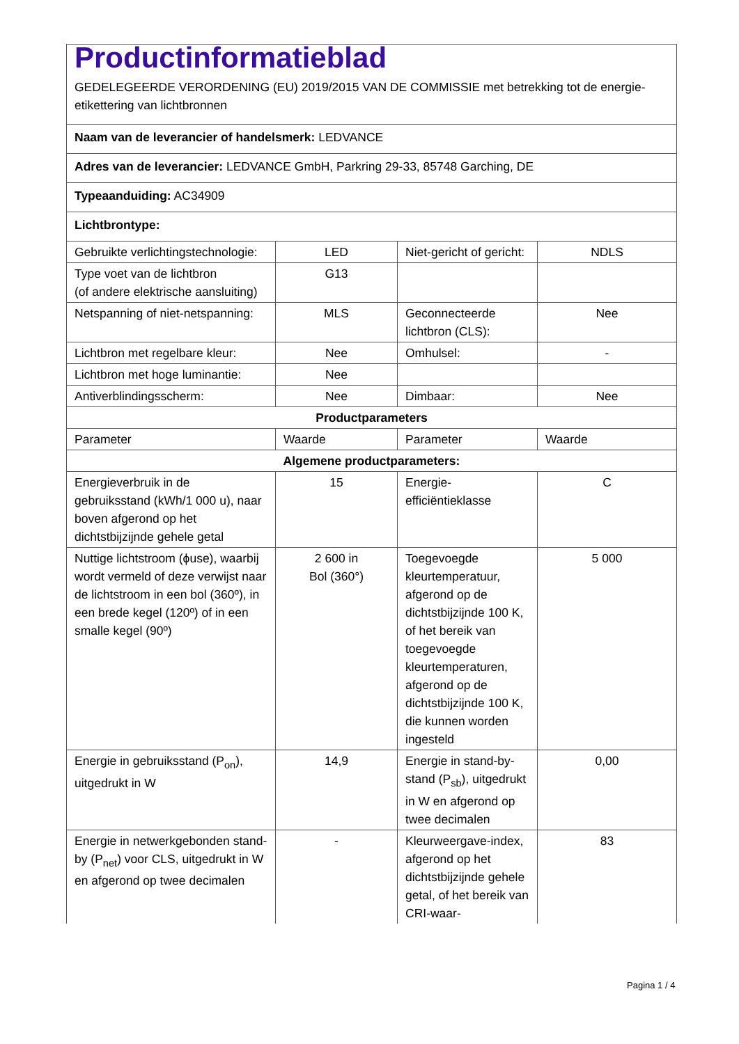| Productinformatieblad GEDELEGEERDE VERORDENING (EU) 2019/2015 VAN DE COMMISSIE met betrekking tot de energie-etikettering van lichtbronnen | | | |
| Naam van de leverancier of handelsmerk: LEDVANCE | | | |
| Adres van de leverancier: LEDVANCE GmbH, Parkring 29-33, 85748 Garching, DE | | | |
| Typeaanduiding: AC34909 | | | |
| Lichtbrontype: | | | |
| Gebruikte verlichtingstechnologie: | LED | Niet-gericht of gericht: | NDLS |
| Type voet van de lichtbron (of andere elektrische aansluiting) | G13 | | |
| Netspanning of niet-netspanning: | MLS | Geconnecteerde lichtbron (CLS): | Nee |
| Lichtbron met regelbare kleur: | Nee | Omhulsel: | - |
| Lichtbron met hoge luminantie: | Nee | | |
| Antiverblindingsscherm: | Nee | Dimbaar: | Nee |
| Productparameters | | | |
| Parameter | Waarde | Parameter | Waarde |
| Algemene productparameters: | | | |
| Energieverbruik in de gebruiksstand (kWh/1 000 u), naar boven afgerond op het dichtstbijzijnde gehele getal | 15 | Energie-efficiëntieklasse | C |
| Nuttige lichtstroom (ϕuse), waarbij wordt vermeld of deze verwijst naar de lichtstroom in een bol (360º), in een brede kegel (120º) of in een smalle kegel (90º) | 2 600 in Bol (360°) | Toegevoegde kleurtemperatuur, afgerond op de dichtstbijzijnde 100 K, of het bereik van toegevoegde kleurtemperaturen, afgerond op de dichtstbijzijnde 100 K, die kunnen worden ingesteld | 5 000 |
| Energie in gebruiksstand (P<sub>on</sub>), uitgedrukt in W | 14,9 | Energie in stand-by-stand (P<sub>sb</sub>), uitgedrukt in W en afgerond op twee decimalen | 0,00 |
| Energie in netwerkgebonden stand-by (P<sub>net</sub>) voor CLS, uitgedrukt in W en afgerond op twee decimalen | - | Kleurweergave-index, afgerond op het dichtstbijzijnde gehele getal, of het bereik van CRI-waar- | 83 |
Pagina 1 / 4